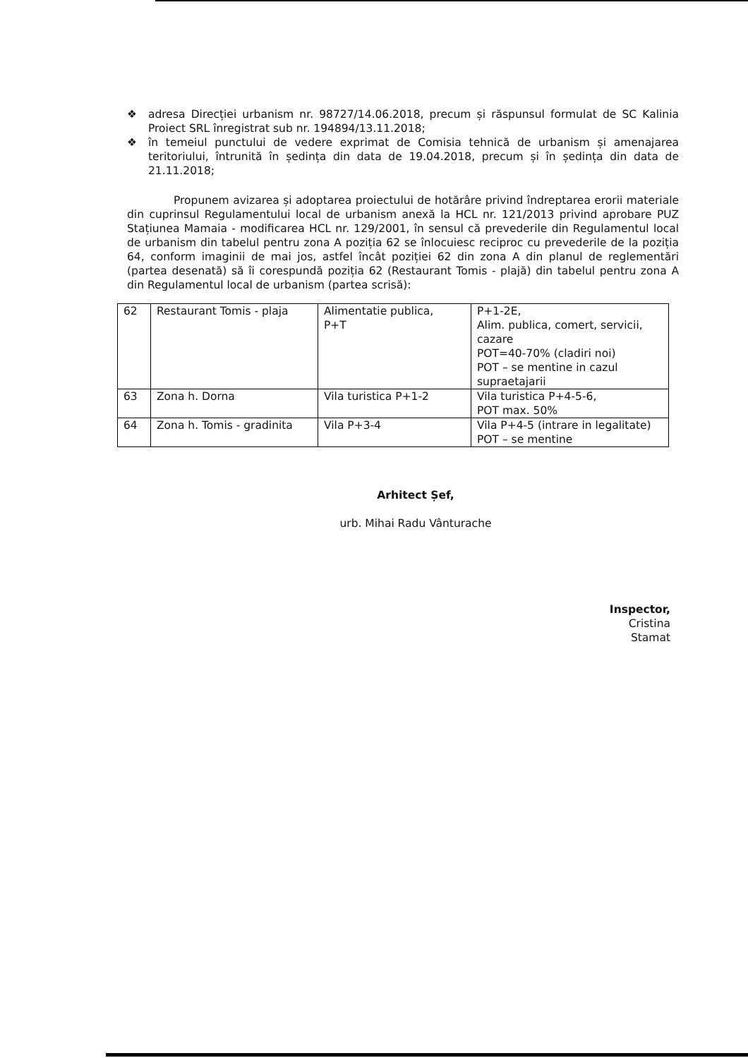❖ adresa Direcției urbanism nr. 98727/14.06.2018, precum și răspunsul formulat de SC Kalinia Proiect SRL înregistrat sub nr. 194894/13.11.2018;
❖ în temeiul punctului de vedere exprimat de Comisia tehnică de urbanism și amenajarea teritoriului, întrunită în ședința din data de 19.04.2018, precum și în ședința din data de 21.11.2018;
Propunem avizarea și adoptarea proiectului de hotărâre privind îndreptarea erorii materiale din cuprinsul Regulamentului local de urbanism anexă la HCL nr. 121/2013 privind aprobare PUZ Stațiunea Mamaia - modificarea HCL nr. 129/2001, în sensul că prevederile din Regulamentul local de urbanism din tabelul pentru zona A poziția 62 se înlocuiesc reciproc cu prevederile de la poziția 64, conform imaginii de mai jos, astfel încât poziției 62 din zona A din planul de reglementări (partea desenată) să îi corespundă poziția 62 (Restaurant Tomis - plajă) din tabelul pentru zona A din Regulamentul local de urbanism (partea scrisă):
| 62 | Restaurant Tomis - plaja | Alimentatie publica, P+T | P+1-2E, Alim. publica, comert, servicii, cazare POT=40-70% (cladiri noi) POT – se mentine in cazul supraetajarii |
| 63 | Zona h. Dorna | Vila turistica P+1-2 | Vila turistica P+4-5-6, POT max. 50% |
| 64 | Zona h. Tomis - gradinita | Vila P+3-4 | Vila P+4-5 (intrare in legalitate) POT – se mentine |
Arhitect Șef,
urb. Mihai Radu Vânturache
Inspector,
Cristina Stamat